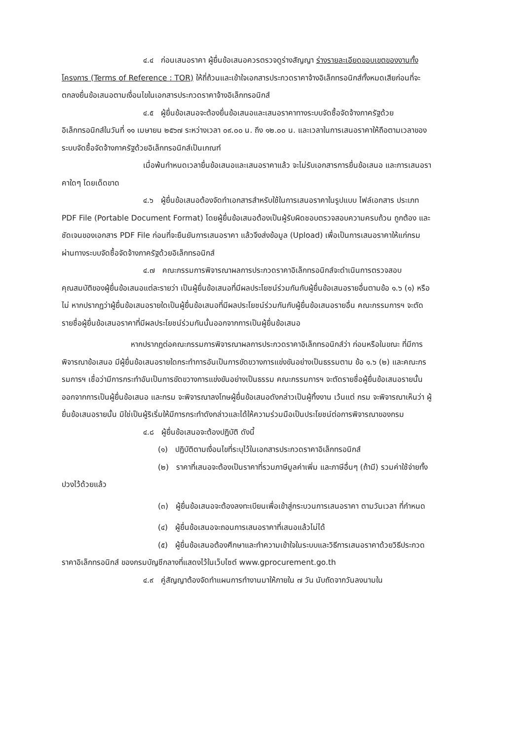๔.๔ ก่อนเสนอราคา ผู้ยื่นข้อเสนอควรตรวจดูร่างสัญญา ร่างรายละเอียดขอบเขตของงานทั้งโครงการ (Terms of Reference : TOR) ให้ถี่ถ้วนและเข้าใจเอกสารประกวดราคาจ้างอิเล็กทรอนิกส์ทั้งหมดเสียก่อนที่จะตกลงยื่นข้อเสนอตามเงื่อนไขในเอกสารประกวดราคาจ้างอิเล็กทรอนิกส์
๔.๕ ผู้ยื่นข้อเสนอจะต้องยื่นข้อเสนอและเสนอราคาทางระบบจัดซื้อจัดจ้างภาครัฐด้วย อิเล็กทรอนิกส์ในวันที่ ๑๑ เมษายน ๒๕๖๗ ระหว่างเวลา ๐๙.๐๐ น. ถึง ๑๒.๐๐ น. และเวลาในการเสนอราคาให้ถือตามเวลาของระบบจัดซื้อจัดจ้างภาครัฐด้วยอิเล็กทรอนิกส์เป็นเกณฑ์
เมื่อพ้นกำหนดเวลายื่นข้อเสนอและเสนอราคาแล้ว จะไม่รับเอกสารการยื่นข้อเสนอ และการเสนอราคาใดๆ โดยเด็ดขาด
๔.๖ ผู้ยื่นข้อเสนอต้องจัดทำเอกสารสำหรับใช้ในการเสนอราคาในรูปแบบ ไฟล์เอกสาร ประเภท PDF File (Portable Document Format) โดยผู้ยื่นข้อเสนอต้องเป็นผู้รับผิดชอบตรวจสอบความครบถ้วน ถูกต้อง และชัดเจนของเอกสาร PDF File ก่อนที่จะยืนยันการเสนอราคา แล้วจึงส่งข้อมูล (Upload) เพื่อเป็นการเสนอราคาให้แก่กรม ผ่านทางระบบจัดซื้อจัดจ้างภาครัฐด้วยอิเล็กทรอนิกส์
๔.๗ คณะกรรมการพิจารณาผลการประกวดราคาอิเล็กทรอนิกส์จะดำเนินการตรวจสอบ คุณสมบัติของผู้ยื่นข้อเสนอแต่ละรายว่า เป็นผู้ยื่นข้อเสนอที่มีผลประโยชน์ร่วมกันกับผู้ยื่นข้อเสนอรายอื่นตามข้อ ๑.๖ (๑) หรือไม่ หากปรากฏว่าผู้ยื่นข้อเสนอรายใดเป็นผู้ยื่นข้อเสนอที่มีผลประโยชน์ร่วมกันกับผู้ยื่นข้อเสนอรายอื่น คณะกรรมการฯ จะตัดรายชื่อผู้ยื่นข้อเสนอราคาที่มีผลประโยชน์ร่วมกันนั้นออกจากการเป็นผู้ยื่นข้อเสนอ
หากปรากฏต่อคณะกรรมการพิจารณาผลการประกวดราคาอิเล็กทรอนิกส์ว่า ก่อนหรือในขณะ ที่มีการพิจารณาข้อเสนอ มีผู้ยื่นข้อเสนอรายใดกระทำการอันเป็นการขัดขวางการแข่งขันอย่างเป็นธรรมตาม ข้อ ๑.๖ (๒) และคณะกรรมการฯ เชื่อว่ามีการกระทำอันเป็นการขัดขวางการแข่งขันอย่างเป็นธรรม คณะกรรมการฯ จะตัดรายชื่อผู้ยื่นข้อเสนอรายนั้นออกจากการเป็นผู้ยื่นข้อเสนอ และกรม จะพิจารณาลงโทษผู้ยื่นข้อเสนอดังกล่าวเป็นผู้ทิ้งงาน เว้นแต่ กรม จะพิจารณาเห็นว่า ผู้ยื่นข้อเสนอรายนั้น มิใช่เป็นผู้ริเริ่มให้มีการกระทำดังกล่าวและได้ให้ความร่วมมือเป็นประโยชน์ต่อการพิจารณาของกรม
๔.๘ ผู้ยื่นข้อเสนอจะต้องปฏิบัติ ดังนี้
(๑) ปฏิบัติตามเงื่อนไขที่ระบุไว้ในเอกสารประกวดราคาอิเล็กทรอนิกส์
(๒) ราคาที่เสนอจะต้องเป็นราคาที่รวมภาษีมูลค่าเพิ่ม และภาษีอื่นๆ (ถ้ามี) รวมค่าใช้จ่ายทั้งปวงไว้ด้วยแล้ว
(๓) ผู้ยื่นข้อเสนอจะต้องลงทะเบียนเพื่อเข้าสู่กระบวนการเสนอราคา ตามวันเวลา ที่กำหนด
(๔) ผู้ยื่นข้อเสนอจะถอนการเสนอราคาที่เสนอแล้วไม่ได้
(๕) ผู้ยื่นข้อเสนอต้องศึกษาและทำความเข้าใจในระบบและวิธีการเสนอราคาด้วยวิธีประกวดราคาอิเล็กทรอนิกส์ ของกรมบัญชีกลางที่แสดงไว้ในเว็บไซต์ www.gprocurement.go.th
๔.๙ คู่สัญญาต้องจัดทำแผนการทำงานมาให้ภายใน ๗ วัน นับถัดจากวันลงนามใน